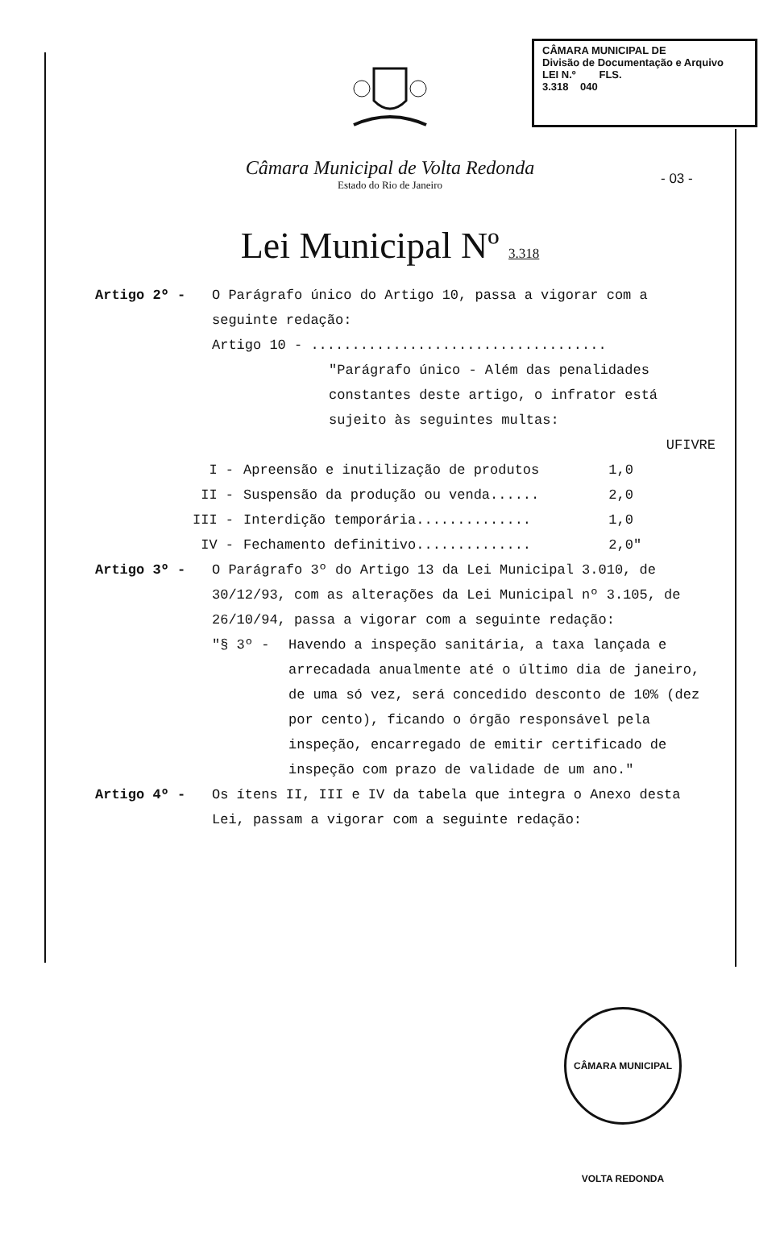CÂMARA MUNICIPAL DE
Divisão de Documentação e Arquivo
LEI N.º FLS.
3.318 040
Câmara Municipal de Volta Redonda
Estado do Rio de Janeiro
- 03 -
Lei Municipal Nº 3.318
Artigo 2º - O Parágrafo único do Artigo 10, passa a vigorar com a seguinte redação:
Artigo 10 - ....................................
"Parágrafo único - Além das penalidades constantes deste artigo, o infrator está sujeito às seguintes multas:
UFIVRE
| I - | Apreensão e inutilização de produtos | 1,0 |
| II - | Suspensão da produção ou venda...... | 2,0 |
| III - | Interdição temporária.............. | 1,0 |
| IV - | Fechamento definitivo.............. | 2,0" |
Artigo 3º - O Parágrafo 3º do Artigo 13 da Lei Municipal 3.010, de 30/12/93, com as alterações da Lei Municipal nº 3.105, de 26/10/94, passa a vigorar com a seguinte redação:
"§ 3º - Havendo a inspeção sanitária, a taxa lançada e arrecadada anualmente até o último dia de janeiro, de uma só vez, será concedido desconto de 10% (dez por cento), ficando o órgão responsável pela inspeção, encarregado de emitir certificado de inspeção com prazo de validade de um ano."
Artigo 4º - Os ítens II, III e IV da tabela que integra o Anexo desta Lei, passam a vigorar com a seguinte redação:
CÂMARA MUNICIPAL VOLTA REDONDA